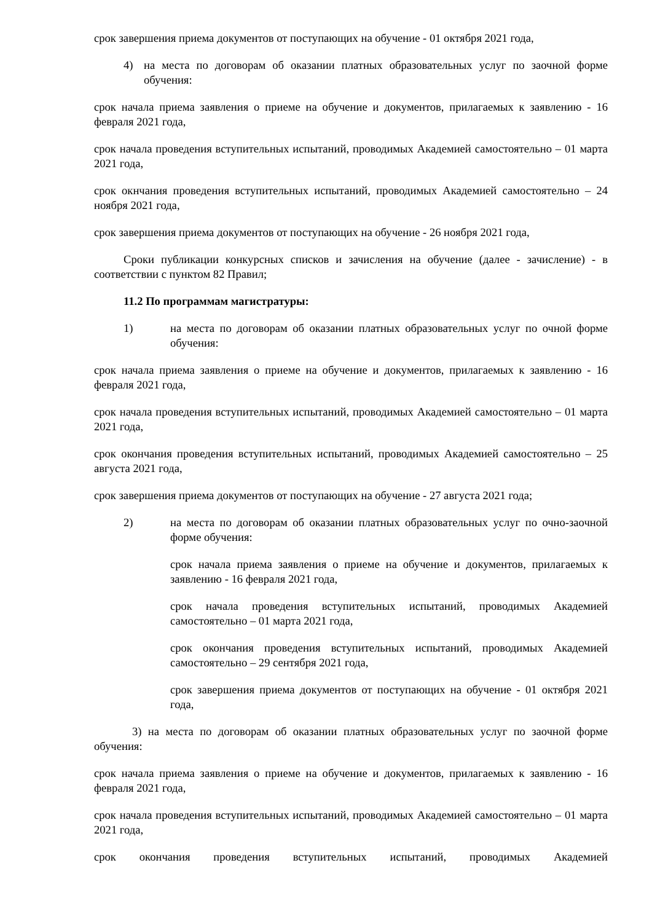срок завершения приема документов от поступающих на обучение - 01 октября 2021 года,
4) на места по договорам об оказании платных образовательных услуг по заочной форме обучения:
срок начала приема заявления о приеме на обучение и документов, прилагаемых к заявлению - 16 февраля 2021 года,
срок начала проведения вступительных испытаний, проводимых Академией самостоятельно – 01 марта 2021 года,
срок окнчания проведения вступительных испытаний, проводимых Академией самостоятельно – 24 ноября 2021 года,
срок завершения приема документов от поступающих на обучение - 26 ноября 2021 года,
Сроки публикации конкурсных списков и зачисления на обучение (далее - зачисление) - в соответствии с пунктом 82 Правил;
11.2 По программам магистратуры:
1) на места по договорам об оказании платных образовательных услуг по очной форме обучения:
срок начала приема заявления о приеме на обучение и документов, прилагаемых к заявлению - 16 февраля 2021 года,
срок начала проведения вступительных испытаний, проводимых Академией самостоятельно – 01 марта 2021 года,
срок окончания проведения вступительных испытаний, проводимых Академией самостоятельно – 25 августа 2021 года,
срок завершения приема документов от поступающих на обучение - 27 августа 2021 года;
2) на места по договорам об оказании платных образовательных услуг по очно-заочной форме обучения:
срок начала приема заявления о приеме на обучение и документов, прилагаемых к заявлению - 16 февраля 2021 года,
срок начала проведения вступительных испытаний, проводимых Академией самостоятельно – 01 марта 2021 года,
срок окончания проведения вступительных испытаний, проводимых Академией самостоятельно – 29 сентября 2021 года,
срок завершения приема документов от поступающих на обучение - 01 октября 2021 года,
3) на места по договорам об оказании платных образовательных услуг по заочной форме обучения:
срок начала приема заявления о приеме на обучение и документов, прилагаемых к заявлению - 16 февраля 2021 года,
срок начала проведения вступительных испытаний, проводимых Академией самостоятельно – 01 марта 2021 года,
срок окончания проведения вступительных испытаний, проводимых Академией